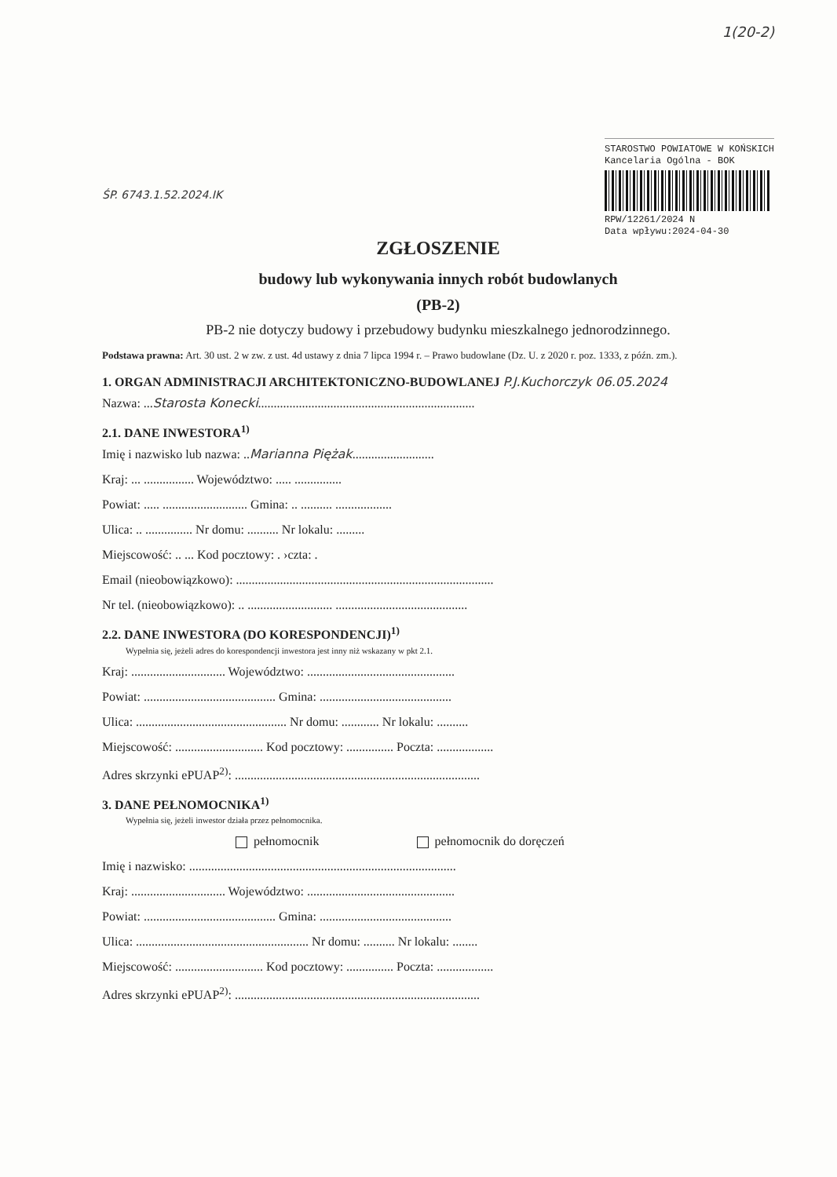ŚP. 6743.1.52.2024.IK
1(20-2)
STAROSTWO POWIATOWE W KOŃSKICH
Kancelaria Ogólna - BOK
RPW/12261/2024 N
Data wpływu:2024-04-30
ZGŁOSZENIE
budowy lub wykonywania innych robót budowlanych
(PB-2)
PB-2 nie dotyczy budowy i przebudowy budynku mieszkalnego jednorodzinnego.
Podstawa prawna: Art. 30 ust. 2 w zw. z ust. 4d ustawy z dnia 7 lipca 1994 r. – Prawo budowlane (Dz. U. z 2020 r. poz. 1333, z późn. zm.).
1. ORGAN ADMINISTRACJI ARCHITEKTONICZNO-BUDOWLANEJ P.J.Kuchorczyk 06.05.2024
Nazwa: ...Starosta Konecki.....................................................................
2.1. DANE INWESTORA<sup>1)</sup>
Imię i nazwisko lub nazwa: ..Marianna Piężak..........................
Kraj: ... ................ Województwo: ..... ...............
Powiat: ..... ........................... Gmina: .. .......... ..................
Ulica: .. ............... Nr domu: .......... Nr lokalu: .........
Miejscowość: .. ... Kod pocztowy: . ›czta: .
Email (nieobowiązkowo): ..................................................................................
Nr tel. (nieobowiązkowo): .. ........................... ..........................................
2.2. DANE INWESTORA (DO KORESPONDENCJI)<sup>1)</sup>
Wypełnia się, jeżeli adres do korespondencji inwestora jest inny niż wskazany w pkt 2.1.
Kraj: .............................. Województwo: ...............................................
Powiat: .......................................... Gmina: ..........................................
Ulica: ................................................ Nr domu: ............ Nr lokalu: ..........
Miejscowość: ............................ Kod pocztowy: ............... Poczta: ..................
Adres skrzynki ePUAP<sup>2)</sup>: ..............................................................................
3. DANE PEŁNOMOCNIKA<sup>1)</sup>
Wypełnia się, jeżeli inwestor działa przez pełnomocnika.
pełnomocnik pełnomocnik do doręczeń
Imię i nazwisko: .....................................................................................
Kraj: .............................. Województwo: ...............................................
Powiat: .......................................... Gmina: ..........................................
Ulica: ....................................................... Nr domu: .......... Nr lokalu: ........
Miejscowość: ............................ Kod pocztowy: ............... Poczta: ..................
Adres skrzynki ePUAP<sup>2)</sup>: ..............................................................................